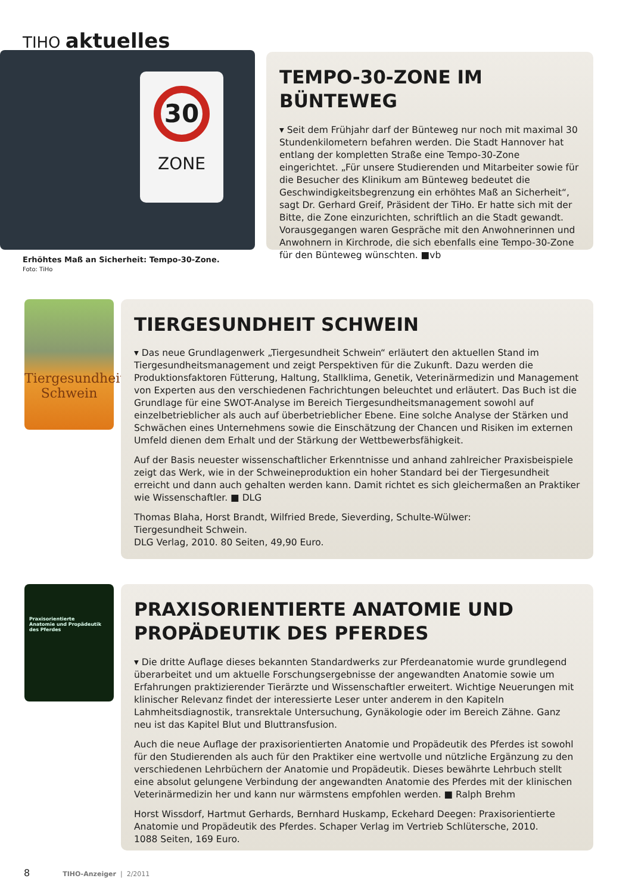TIHO aktuelles
30
ZONE
Erhöhtes Maß an Sicherheit: Tempo-30-Zone.
Foto: TiHo
TEMPO-30-ZONE IM BÜNTEWEG
▾ Seit dem Frühjahr darf der Bünteweg nur noch mit maximal 30 Stundenkilometern befahren werden. Die Stadt Hannover hat entlang der kompletten Straße eine Tempo-30-Zone eingerichtet. „Für unsere Studierenden und Mitarbeiter sowie für die Besucher des Klinikum am Bünteweg bedeutet die Geschwindigkeitsbegrenzung ein erhöhtes Maß an Sicherheit“, sagt Dr. Gerhard Greif, Präsident der TiHo. Er hatte sich mit der Bitte, die Zone einzurichten, schriftlich an die Stadt gewandt. Vorausgegangen waren Gespräche mit den Anwohnerinnen und Anwohnern in Kirchrode, die sich ebenfalls eine Tempo-30-Zone für den Bünteweg wünschten. ■vb
Tiergesundheit
Schwein
TIERGESUNDHEIT SCHWEIN
▾ Das neue Grundlagenwerk „Tiergesundheit Schwein“ erläutert den aktuellen Stand im Tiergesundheitsmanagement und zeigt Perspektiven für die Zukunft. Dazu werden die Produktionsfaktoren Fütterung, Haltung, Stallklima, Genetik, Veterinärmedizin und Management von Experten aus den verschiedenen Fachrichtungen beleuchtet und erläutert. Das Buch ist die Grundlage für eine SWOT-Analyse im Bereich Tiergesundheitsmanagement sowohl auf einzelbetrieblicher als auch auf überbetrieblicher Ebene. Eine solche Analyse der Stärken und Schwächen eines Unternehmens sowie die Einschätzung der Chancen und Risiken im externen Umfeld dienen dem Erhalt und der Stärkung der Wettbewerbsfähigkeit.
Auf der Basis neuester wissenschaftlicher Erkenntnisse und anhand zahlreicher Praxisbeispiele zeigt das Werk, wie in der Schweineproduktion ein hoher Standard bei der Tiergesundheit erreicht und dann auch gehalten werden kann. Damit richtet es sich gleichermaßen an Praktiker wie Wissenschaftler. ■ DLG
Thomas Blaha, Horst Brandt, Wilfried Brede, Sieverding, Schulte-Wülwer:
Tiergesundheit Schwein.
DLG Verlag, 2010. 80 Seiten, 49,90 Euro.
Praxisorientierte
Anatomie und Propädeutik
des Pferdes
PRAXISORIENTIERTE ANATOMIE UND PROPÄDEUTIK DES PFERDES
▾ Die dritte Auflage dieses bekannten Standardwerks zur Pferdeanatomie wurde grundlegend überarbeitet und um aktuelle Forschungsergebnisse der angewandten Anatomie sowie um Erfahrungen praktizierender Tierärzte und Wissenschaftler erweitert. Wichtige Neuerungen mit klinischer Relevanz findet der interessierte Leser unter anderem in den Kapiteln Lahmheitsdiagnostik, transrektale Untersuchung, Gynäkologie oder im Bereich Zähne. Ganz neu ist das Kapitel Blut und Bluttransfusion.
Auch die neue Auflage der praxisorientierten Anatomie und Propädeutik des Pferdes ist sowohl für den Studierenden als auch für den Praktiker eine wertvolle und nützliche Ergänzung zu den verschiedenen Lehrbüchern der Anatomie und Propädeutik. Dieses bewährte Lehrbuch stellt eine absolut gelungene Verbindung der angewandten Anatomie des Pferdes mit der klinischen Veterinärmedizin her und kann nur wärmstens empfohlen werden. ■ Ralph Brehm
Horst Wissdorf, Hartmut Gerhards, Bernhard Huskamp, Eckehard Deegen: Praxisorientierte Anatomie und Propädeutik des Pferdes. Schaper Verlag im Vertrieb Schlütersche, 2010.
1088 Seiten, 169 Euro.
8 TIHO-Anzeiger | 2/2011